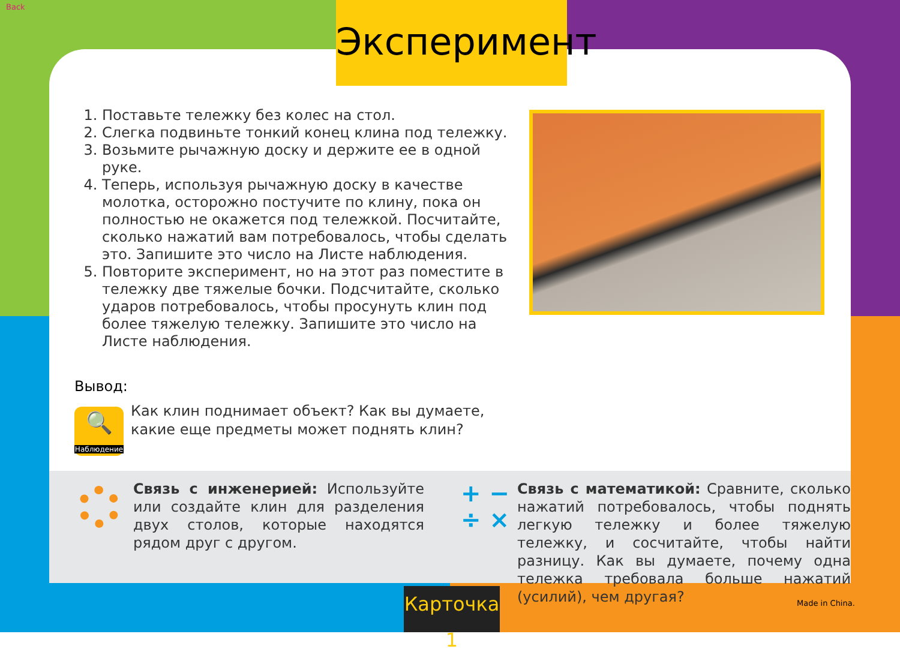Back
Эксперимент
1. Поставьте тележку без колес на стол.
2. Слегка подвиньте тонкий конец клина под тележку.
3. Возьмите рычажную доску и держите ее в одной руке.
4. Теперь, используя рычажную доску в качестве молотка, осторожно постучите по клину, пока он полностью не окажется под тележкой. Посчитайте, сколько нажатий вам потребовалось, чтобы сделать это. Запишите это число на Листе наблюдения.
5. Повторите эксперимент, но на этот раз поместите в тележку две тяжелые бочки. Подсчитайте, сколько ударов потребовалось, чтобы просунуть клин под более тяжелую тележку. Запишите это число на Листе наблюдения.
Вывод:
🔍
Наблюдение
Как клин поднимает объект? Как вы думаете, какие еще предметы может поднять клин?
Связь с инженерией: Используйте или создайте клин для разделения двух столов, которые находятся рядом друг с другом.
+ −
÷ ×
Связь с математикой: Сравните, сколько нажатий потребовалось, чтобы поднять легкую тележку и более тяжелую тележку, и сосчитайте, чтобы найти разницу. Как вы думаете, почему одна тележка требовала больше нажатий (усилий), чем другая?
Карточка 1
Made in China.